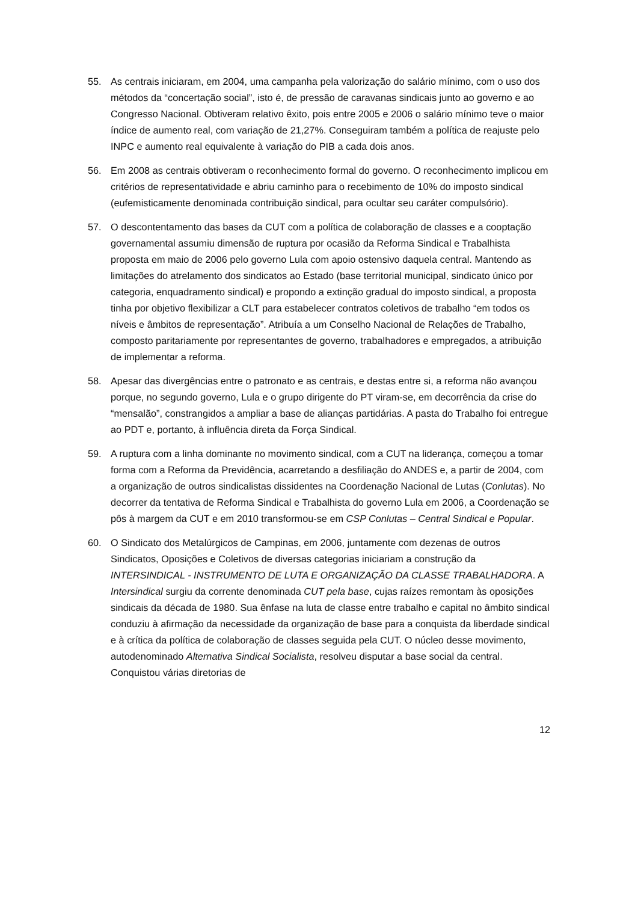55. As centrais iniciaram, em 2004, uma campanha pela valorização do salário mínimo, com o uso dos métodos da “concertação social”, isto é, de pressão de caravanas sindicais junto ao governo e ao Congresso Nacional. Obtiveram relativo êxito, pois entre 2005 e 2006 o salário mínimo teve o maior índice de aumento real, com variação de 21,27%. Conseguiram também a política de reajuste pelo INPC e aumento real equivalente à variação do PIB a cada dois anos.
56. Em 2008 as centrais obtiveram o reconhecimento formal do governo. O reconhecimento implicou em critérios de representatividade e abriu caminho para o recebimento de 10% do imposto sindical (eufemisticamente denominada contribuição sindical, para ocultar seu caráter compulsório).
57. O descontentamento das bases da CUT com a política de colaboração de classes e a cooptação governamental assumiu dimensão de ruptura por ocasião da Reforma Sindical e Trabalhista proposta em maio de 2006 pelo governo Lula com apoio ostensivo daquela central. Mantendo as limitações do atrelamento dos sindicatos ao Estado (base territorial municipal, sindicato único por categoria, enquadramento sindical) e propondo a extinção gradual do imposto sindical, a proposta tinha por objetivo flexibilizar a CLT para estabelecer contratos coletivos de trabalho “em todos os níveis e âmbitos de representação”. Atribuía a um Conselho Nacional de Relações de Trabalho, composto paritariamente por representantes de governo, trabalhadores e empregados, a atribuição de implementar a reforma.
58. Apesar das divergências entre o patronato e as centrais, e destas entre si, a reforma não avançou porque, no segundo governo, Lula e o grupo dirigente do PT viram-se, em decorrência da crise do “mensalão”, constrangidos a ampliar a base de alianças partidárias. A pasta do Trabalho foi entregue ao PDT e, portanto, à influência direta da Força Sindical.
59. A ruptura com a linha dominante no movimento sindical, com a CUT na liderança, começou a tomar forma com a Reforma da Previdência, acarretando a desfiliação do ANDES e, a partir de 2004, com a organização de outros sindicalistas dissidentes na Coordenação Nacional de Lutas (Conlutas). No decorrer da tentativa de Reforma Sindical e Trabalhista do governo Lula em 2006, a Coordenação se pôs à margem da CUT e em 2010 transformou-se em CSP Conlutas – Central Sindical e Popular.
60. O Sindicato dos Metalúrgicos de Campinas, em 2006, juntamente com dezenas de outros Sindicatos, Oposições e Coletivos de diversas categorias iniciariam a construção da INTERSINDICAL - INSTRUMENTO DE LUTA E ORGANIZAÇÃO DA CLASSE TRABALHADORA. A Intersindical surgiu da corrente denominada CUT pela base, cujas raízes remontam às oposições sindicais da década de 1980. Sua ênfase na luta de classe entre trabalho e capital no âmbito sindical conduziu à afirmação da necessidade da organização de base para a conquista da liberdade sindical e à crítica da política de colaboração de classes seguida pela CUT. O núcleo desse movimento, autodenominado Alternativa Sindical Socialista, resolveu disputar a base social da central. Conquistou várias diretorias de
12